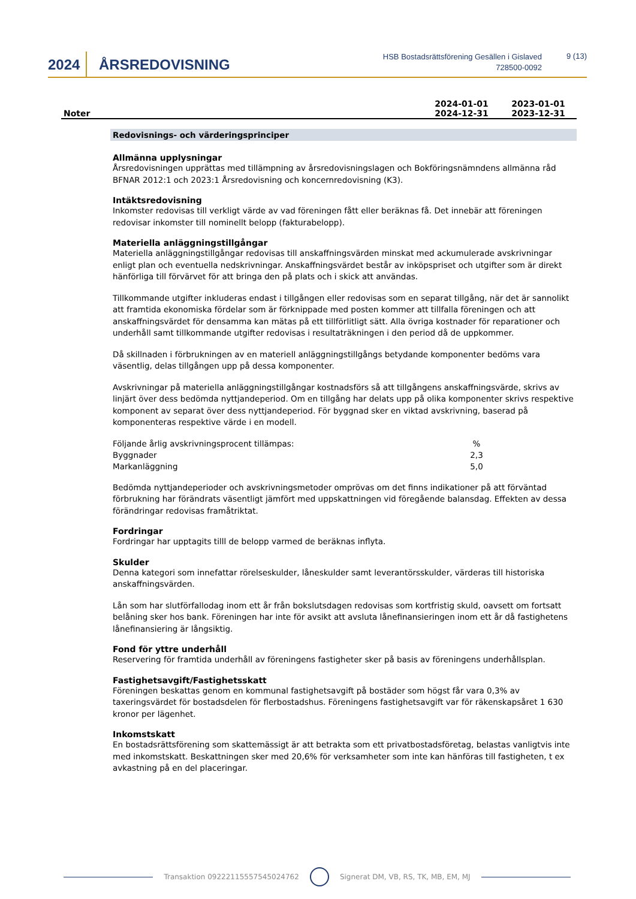2024 ÅRSREDOVISNING
HSB Bostadsrättsförening Gesällen i Gislaved
728500-0092
9 (13)
Noter
2024-01-01
2024-12-31
2023-01-01
2023-12-31
Redovisnings- och värderingsprinciper
Allmänna upplysningar
Årsredovisningen upprättas med tillämpning av årsredovisningslagen och Bokföringsnämndens allmänna råd BFNAR 2012:1 och 2023:1 Årsredovisning och koncernredovisning (K3).
Intäktsredovisning
Inkomster redovisas till verkligt värde av vad föreningen fått eller beräknas få. Det innebär att föreningen redovisar inkomster till nominellt belopp (fakturabelopp).
Materiella anläggningstillgångar
Materiella anläggningstillgångar redovisas till anskaffningsvärden minskat med ackumulerade avskrivningar enligt plan och eventuella nedskrivningar. Anskaffningsvärdet består av inköpspriset och utgifter som är direkt hänförliga till förvärvet för att bringa den på plats och i skick att användas.
Tillkommande utgifter inkluderas endast i tillgången eller redovisas som en separat tillgång, när det är sannolikt att framtida ekonomiska fördelar som är förknippade med posten kommer att tillfalla föreningen och att anskaffningsvärdet för densamma kan mätas på ett tillförlitligt sätt. Alla övriga kostnader för reparationer och underhåll samt tillkommande utgifter redovisas i resultaträkningen i den period då de uppkommer.
Då skillnaden i förbrukningen av en materiell anläggningstillgångs betydande komponenter bedöms vara väsentlig, delas tillgången upp på dessa komponenter.
Avskrivningar på materiella anläggningstillgångar kostnadsförs så att tillgångens anskaffningsvärde, skrivs av linjärt över dess bedömda nyttjandeperiod. Om en tillgång har delats upp på olika komponenter skrivs respektive komponent av separat över dess nyttjandeperiod. För byggnad sker en viktad avskrivning, baserad på komponenteras respektive värde i en modell.
| Följande årlig avskrivningsprocent tillämpas: | % |
| Byggnader | 2,3 |
| Markanläggning | 5,0 |
Bedömda nyttjandeperioder och avskrivningsmetoder omprövas om det finns indikationer på att förväntad förbrukning har förändrats väsentligt jämfört med uppskattningen vid föregående balansdag. Effekten av dessa förändringar redovisas framåtriktat.
Fordringar
Fordringar har upptagits tilll de belopp varmed de beräknas inflyta.
Skulder
Denna kategori som innefattar rörelseskulder, låneskulder samt leverantörsskulder, värderas till historiska anskaffningsvärden.
Lån som har slutförfallodag inom ett år från bokslutsdagen redovisas som kortfristig skuld, oavsett om fortsatt belåning sker hos bank. Föreningen har inte för avsikt att avsluta lånefinansieringen inom ett år då fastighetens lånefinansiering är långsiktig.
Fond för yttre underhåll
Reservering för framtida underhåll av föreningens fastigheter sker på basis av föreningens underhållsplan.
Fastighetsavgift/Fastighetsskatt
Föreningen beskattas genom en kommunal fastighetsavgift på bostäder som högst får vara 0,3% av taxeringsvärdet för bostadsdelen för flerbostadshus. Föreningens fastighetsavgift var för räkenskapsåret 1 630 kronor per lägenhet.
Inkomstskatt
En bostadsrättsförening som skattemässigt är att betrakta som ett privatbostadsföretag, belastas vanligtvis inte med inkomstskatt. Beskattningen sker med 20,6% för verksamheter som inte kan hänföras till fastigheten, t ex avkastning på en del placeringar.
Transaktion 09222115557545024762 Signerat DM, VB, RS, TK, MB, EM, MJ